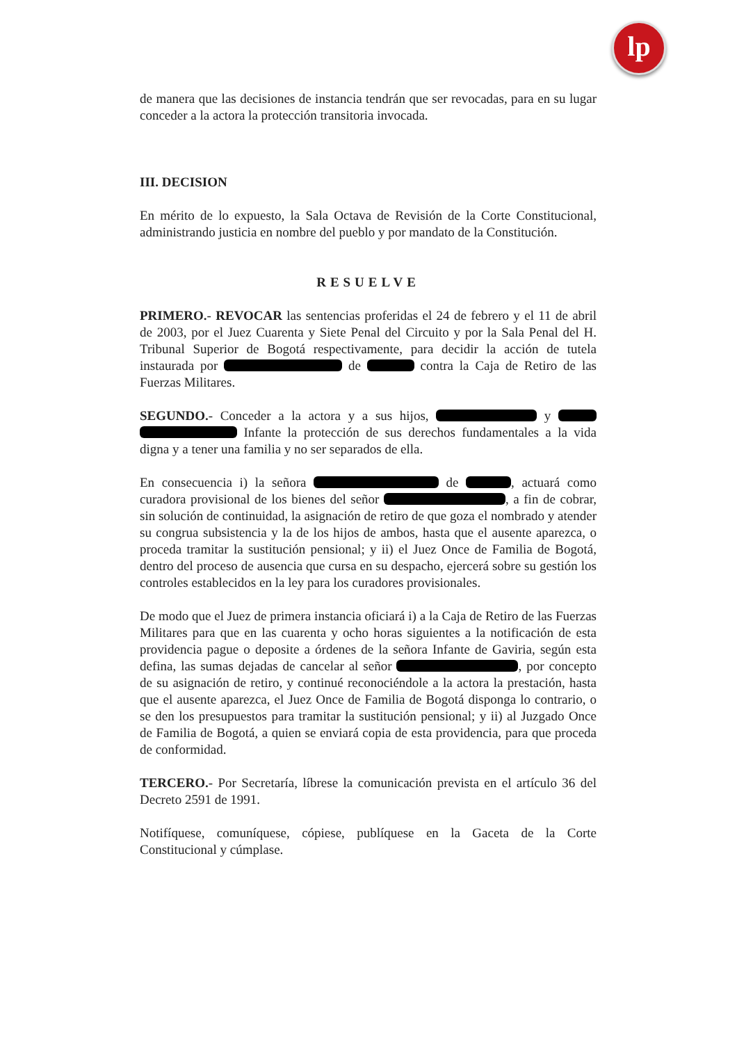lp
de manera que las decisiones de instancia tendrán que ser revocadas, para en su lugar conceder a la actora la protección transitoria invocada.
III. DECISION
En mérito de lo expuesto, la Sala Octava de Revisión de la Corte Constitucional, administrando justicia en nombre del pueblo y por mandato de la Constitución.
RESUELVE
PRIMERO.- REVOCAR las sentencias proferidas el 24 de febrero y el 11 de abril de 2003, por el Juez Cuarenta y Siete Penal del Circuito y por la Sala Penal del H. Tribunal Superior de Bogotá respectivamente, para decidir la acción de tutela instaurada por de contra la Caja de Retiro de las Fuerzas Militares.
SEGUNDO.- Conceder a la actora y a sus hijos, y Infante la protección de sus derechos fundamentales a la vida digna y a tener una familia y no ser separados de ella.
En consecuencia i) la señora de , actuará como curadora provisional de los bienes del señor , a fin de cobrar, sin solución de continuidad, la asignación de retiro de que goza el nombrado y atender su congrua subsistencia y la de los hijos de ambos, hasta que el ausente aparezca, o proceda tramitar la sustitución pensional; y ii) el Juez Once de Familia de Bogotá, dentro del proceso de ausencia que cursa en su despacho, ejercerá sobre su gestión los controles establecidos en la ley para los curadores provisionales.
De modo que el Juez de primera instancia oficiará i) a la Caja de Retiro de las Fuerzas Militares para que en las cuarenta y ocho horas siguientes a la notificación de esta providencia pague o deposite a órdenes de la señora Infante de Gaviria, según esta defina, las sumas dejadas de cancelar al señor , por concepto de su asignación de retiro, y continué reconociéndole a la actora la prestación, hasta que el ausente aparezca, el Juez Once de Familia de Bogotá disponga lo contrario, o se den los presupuestos para tramitar la sustitución pensional; y ii) al Juzgado Once de Familia de Bogotá, a quien se enviará copia de esta providencia, para que proceda de conformidad.
TERCERO.- Por Secretaría, líbrese la comunicación prevista en el artículo 36 del Decreto 2591 de 1991.
Notifíquese, comuníquese, cópiese, publíquese en la Gaceta de la Corte Constitucional y cúmplase.